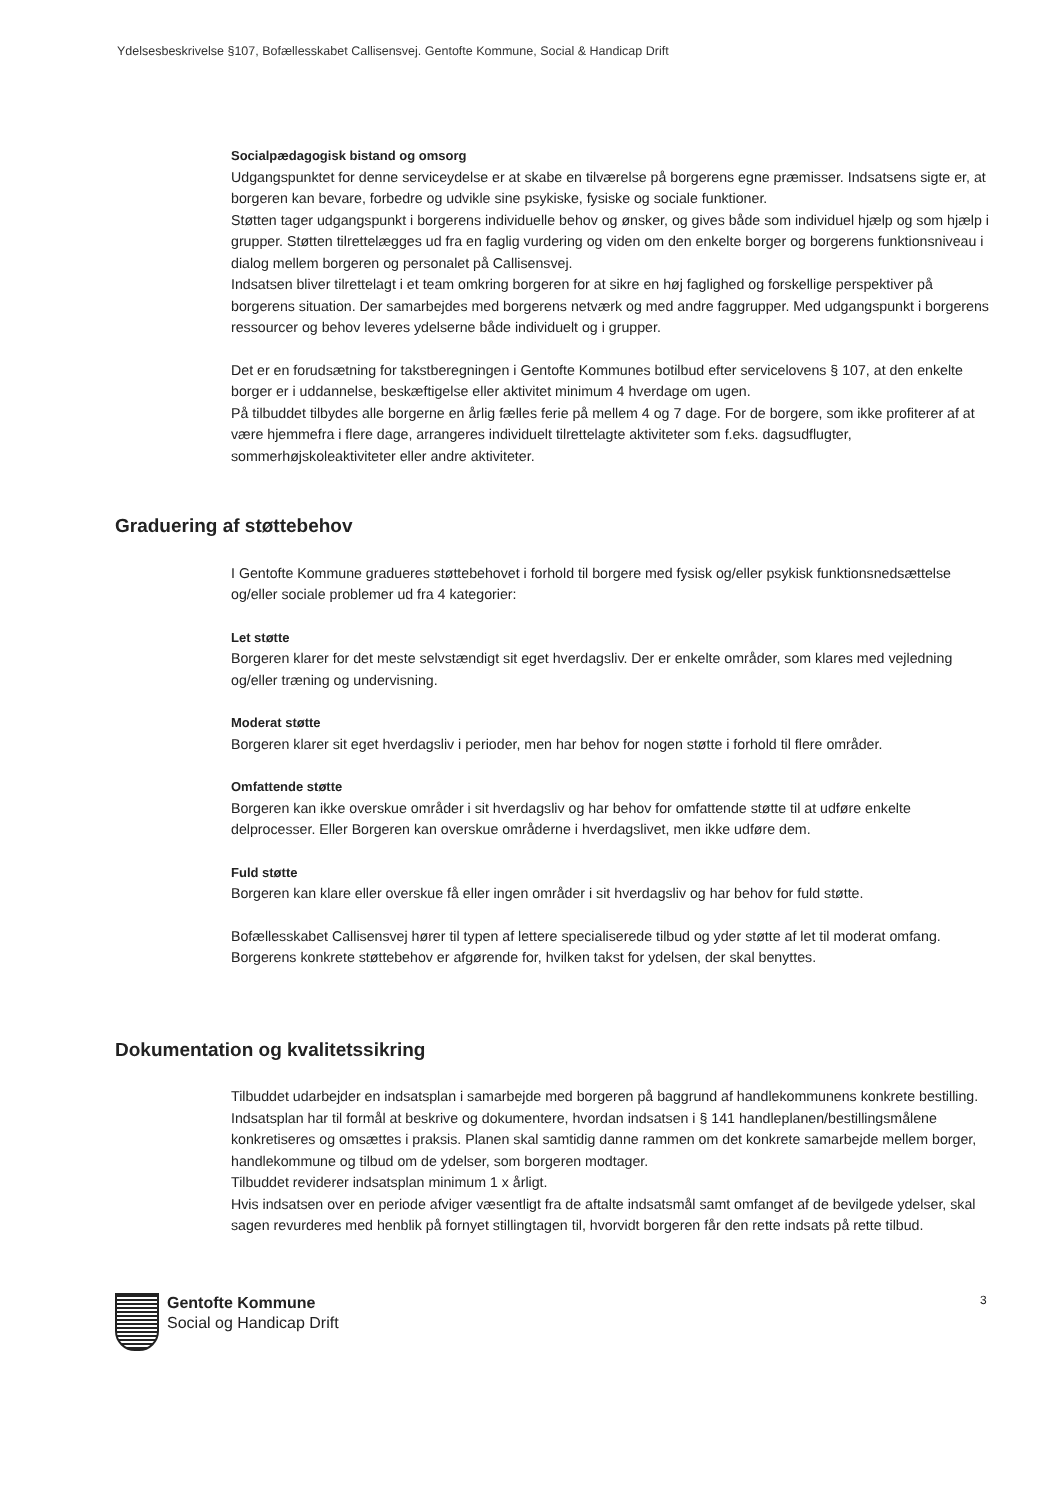Ydelsesbeskrivelse §107, Bofællesskabet Callisensvej. Gentofte Kommune, Social & Handicap Drift
Socialpædagogisk bistand og omsorg
Udgangspunktet for denne serviceydelse er at skabe en tilværelse på borgerens egne præmisser. Indsatsens sigte er, at borgeren kan bevare, forbedre og udvikle sine psykiske, fysiske og sociale funktioner.
Støtten tager udgangspunkt i borgerens individuelle behov og ønsker, og gives både som individuel hjælp og som hjælp i grupper. Støtten tilrettelægges ud fra en faglig vurdering og viden om den enkelte borger og borgerens funktionsniveau i dialog mellem borgeren og personalet på Callisensvej.
Indsatsen bliver tilrettelagt i et team omkring borgeren for at sikre en høj faglighed og forskellige perspektiver på borgerens situation. Der samarbejdes med borgerens netværk og med andre faggrupper. Med udgangspunkt i borgerens ressourcer og behov leveres ydelserne både individuelt og i grupper.
Det er en forudsætning for takstberegningen i Gentofte Kommunes botilbud efter servicelovens § 107, at den enkelte borger er i uddannelse, beskæftigelse eller aktivitet minimum 4 hverdage om ugen.
På tilbuddet tilbydes alle borgerne en årlig fælles ferie på mellem 4 og 7 dage. For de borgere, som ikke profiterer af at være hjemmefra i flere dage, arrangeres individuelt tilrettelagte aktiviteter som f.eks. dagsudflugter, sommerhøjskoleaktiviteter eller andre aktiviteter.
Graduering af støttebehov
I Gentofte Kommune gradueres støttebehovet i forhold til borgere med fysisk og/eller psykisk funktionsnedsættelse og/eller sociale problemer ud fra 4 kategorier:
Let støtte
Borgeren klarer for det meste selvstændigt sit eget hverdagsliv. Der er enkelte områder, som klares med vejledning og/eller træning og undervisning.
Moderat støtte
Borgeren klarer sit eget hverdagsliv i perioder, men har behov for nogen støtte i forhold til flere områder.
Omfattende støtte
Borgeren kan ikke overskue områder i sit hverdagsliv og har behov for omfattende støtte til at udføre enkelte delprocesser. Eller Borgeren kan overskue områderne i hverdagslivet, men ikke udføre dem.
Fuld støtte
Borgeren kan klare eller overskue få eller ingen områder i sit hverdagsliv og har behov for fuld støtte.
Bofællesskabet Callisensvej hører til typen af lettere specialiserede tilbud og yder støtte af let til moderat omfang.
Borgerens konkrete støttebehov er afgørende for, hvilken takst for ydelsen, der skal benyttes.
Dokumentation og kvalitetssikring
Tilbuddet udarbejder en indsatsplan i samarbejde med borgeren på baggrund af handlekommunens konkrete bestilling.
Indsatsplan har til formål at beskrive og dokumentere, hvordan indsatsen i § 141 handleplanen/bestillingsmålene konkretiseres og omsættes i praksis. Planen skal samtidig danne rammen om det konkrete samarbejde mellem borger, handlekommune og tilbud om de ydelser, som borgeren modtager.
Tilbuddet reviderer indsatsplan minimum 1 x årligt.
Hvis indsatsen over en periode afviger væsentligt fra de aftalte indsatsmål samt omfanget af de bevilgede ydelser, skal sagen revurderes med henblik på fornyet stillingtagen til, hvorvidt borgeren får den rette indsats på rette tilbud.
3
Gentofte Kommune
Social og Handicap Drift